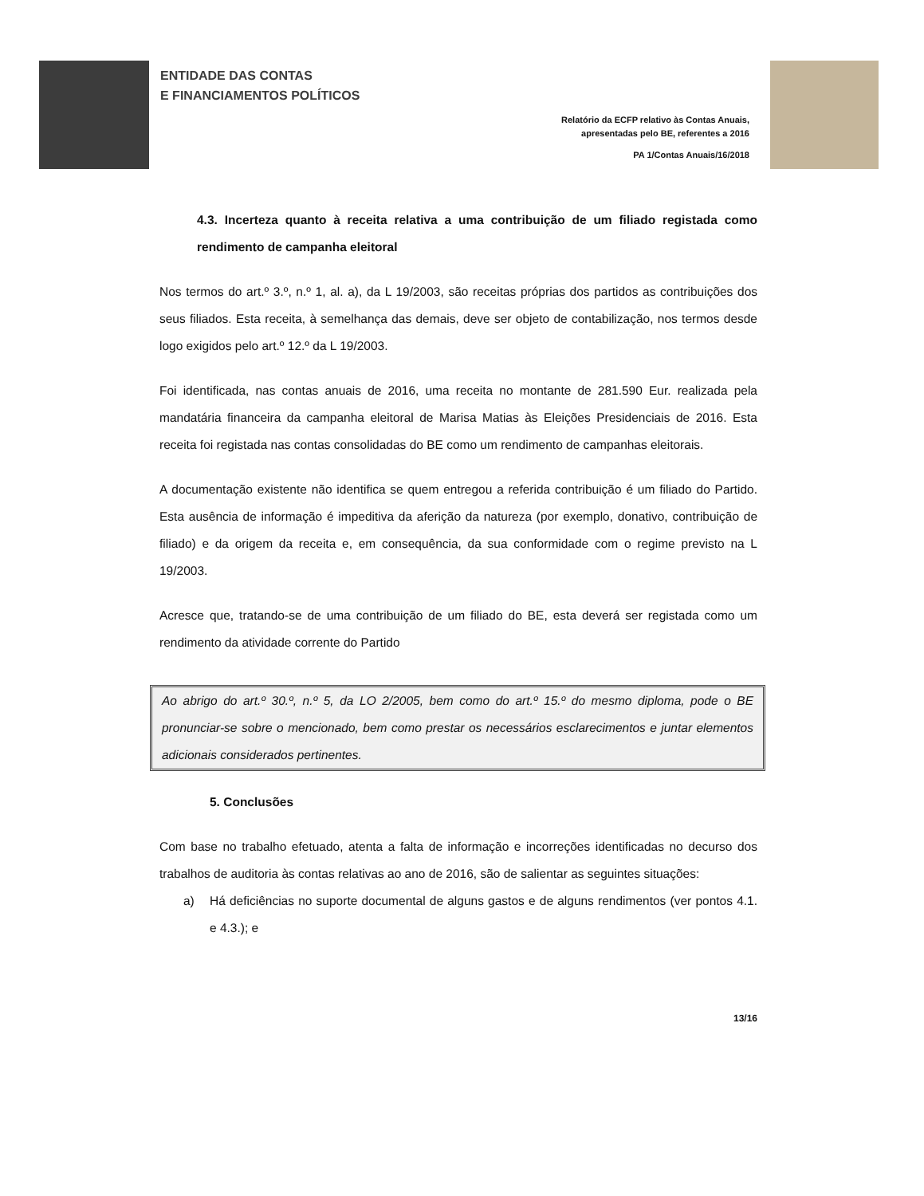ENTIDADE DAS CONTAS
E FINANCIAMENTOS POLÍTICOS
Relatório da ECFP relativo às Contas Anuais,
apresentadas pelo BE, referentes a 2016
PA 1/Contas Anuais/16/2018
4.3. Incerteza quanto à receita relativa a uma contribuição de um filiado registada como rendimento de campanha eleitoral
Nos termos do art.º 3.º, n.º 1, al. a), da L 19/2003, são receitas próprias dos partidos as contribuições dos seus filiados. Esta receita, à semelhança das demais, deve ser objeto de contabilização, nos termos desde logo exigidos pelo art.º 12.º da L 19/2003.
Foi identificada, nas contas anuais de 2016, uma receita no montante de 281.590 Eur. realizada pela mandatária financeira da campanha eleitoral de Marisa Matias às Eleições Presidenciais de 2016. Esta receita foi registada nas contas consolidadas do BE como um rendimento de campanhas eleitorais.
A documentação existente não identifica se quem entregou a referida contribuição é um filiado do Partido. Esta ausência de informação é impeditiva da aferição da natureza (por exemplo, donativo, contribuição de filiado) e da origem da receita e, em consequência, da sua conformidade com o regime previsto na L 19/2003.
Acresce que, tratando-se de uma contribuição de um filiado do BE, esta deverá ser registada como um rendimento da atividade corrente do Partido
Ao abrigo do art.º 30.º, n.º 5, da LO 2/2005, bem como do art.º 15.º do mesmo diploma, pode o BE pronunciar-se sobre o mencionado, bem como prestar os necessários esclarecimentos e juntar elementos adicionais considerados pertinentes.
5. Conclusões
Com base no trabalho efetuado, atenta a falta de informação e incorreções identificadas no decurso dos trabalhos de auditoria às contas relativas ao ano de 2016, são de salientar as seguintes situações:
a) Há deficiências no suporte documental de alguns gastos e de alguns rendimentos (ver pontos 4.1. e 4.3.); e
13/16